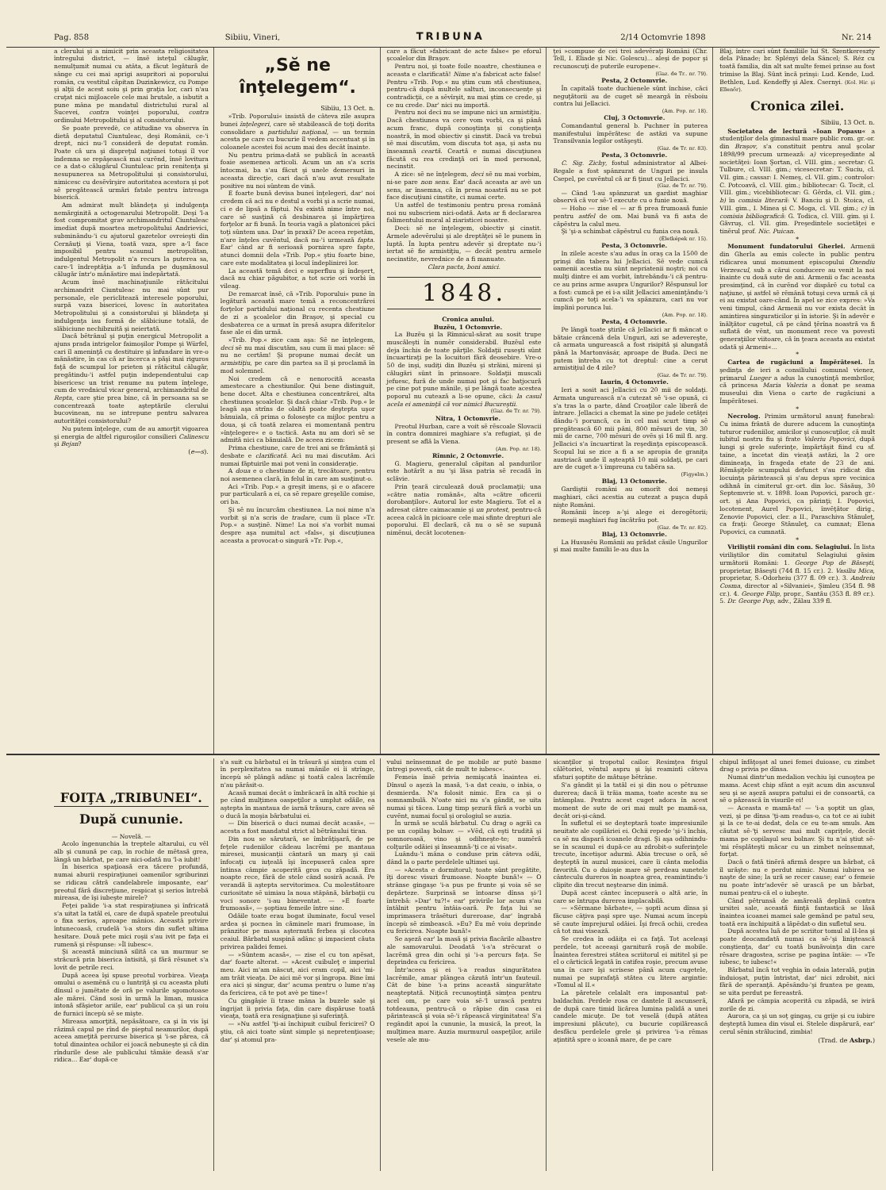Pag. 858 Sibiiu, Vineri, TRIBUNA 2/14 Octomvrie 1898 Nr. 214
a clerului şi a nimicit prin aceasta religiositatea întregului district, — însĕ isteţul călugăr, nemulţumit numai cu atâta, a făcut legătură de sânge cu cei mai aprigi asupritori ai poporului român, cu vestitul căpitan Duzinkewicz, cu Pompe şi alţii de acest soiu şi prin graţia lor, cari n'au cruţat nici mijloacele cele mai brutale, a isbutit a pune mâna pe mandatul districtului rural al Sucevei, contra voinţei poporului, contra ordinului Metropolitului şi al consistorului.
Se poate prevedè, ce atitudine va observa în dietă deputatul Ciuntuleac, deşi Românii, ce-'i drept, nici nu-'l consideră de deputat român. Poate că ura şi dispreţul naţiunei totuşi îl vor îndemna se repăşească mai curĕnd, însĕ lovitura ce a dat-o călugărul Ciuntuleac prin renitenţa şi nesupunerea sa Metropolitului şi consistorului, nimicesc cu desĕvîrşire autoritatea acestora şi pot sĕ pregătească urmări fatale pentru întreaga biserică.
Am admirat mult blândeţa şi indulgenţa nemărginită a octogenarului Metropolit. Deşi 'l-a fost compromitat grav archimandritul Ciuntuleac imediat după moartea metropolitului Andrievici, subminându-'i cu ajutorul gazetelor ovreieşti din Cernăuţi şi Viena, toată vaza, spre a-'l face imposibil pentru scaunul metropolitan, indulgentul Metropolit n'a recurs la puterea sa, care-'l îndreptăţia a-'l înfunda pe duşmănosul călugăr într'o mănăstire mai îndepărtată.
Acum însĕ machinaţiunile rătăcitului archimandrit Ciuntuleac nu mai sûnt pur personale, ele periclitează interesele poporului, surpă vaza bisericei, lovesc în autoritatea Metropolitului şi a consistorului şi blândeţa şi indulgenţa iau formă de slăbiciune totală, de slăbiciune nechibzuită şi neiertată.
Dacă bĕtrânul şi puţin energicul Metropolit a ajuns prada intrigelor faimoşilor Pompe şi Würfel, cari îl ameninţă cu destituire şi înfundare în vre-o mănăstire, în cas că ar încerca a păşì mai riguros faţă de scumpul lor prieten şi rătăcitul călugăr, pregătindu-'i astfel puţin independentului cap bisericesc un trist renume nu putem înţelege, cum de vrednicul vicar general, archimandritul de Repta, care ştie prea bine, că în persoana sa se concentrează toate aşteptările clerului bucovinean, nu se intrepune pentru salvarea autorităţei consistorului?
Nu putem înţelege, cum de au amorţit vigoarea şi energia de altfel riguroşilor consilieri Calinescu şi Bejan?
(e—s).
„Sĕ ne înţelegem“.
Sibiiu, 13 Oct. n.
»Trib. Poporului« insistă de câteva zile asupra bunei înţelegeri, care sĕ stabilească de toţi dorita consolidare a partidului naţional, — un termin acesta pe care cu bucurie îl vedem accentuat şi în coloanele acestei foi acum mai des decât înainte.
Nu pentru prima-dată se publică în această foaie asemenea articoli. Acum un an s'a scris întocmai, ba s'au făcut şi unele demersuri în aceasta direcţie, cari dacă n'au avut resultate positive nu noi sûntem de vină.
E foarte bună devisa bunei înţelegeri, dar' noi credem că acì nu e destul a vorbì şi a scrie numai, ci e de lipsă a făptuì. Nu există nime între noi, care sĕ susţină că desbinarea şi împărţirea forţelor ar fi bună. În teoria vagă a platonicei păci toţi sûntem una. Dar' în praxă? De aceea repetăm, n'are înţeles cuvĕntul, dacă nu-'i urmează fapta. Ear' când ar fi serioasă pornirea spre fapte, atunci domnii dela »Trib. Pop.« ştiu foarte bine, care este modalitatea şi locul îndeplinirei lor.
La această temă deci e superfluu şi îndeşert, dacă nu chiar păgubitor, a tot scrie ori vorbì în vileag.
De remarcat însĕ, că »Trib. Poporului« pune în legătură această mare temă a reconcentrărei forţelor partidului naţional cu recenta chestiune de zi a şcoalelor din Braşov, şi special cu desbaterea ce a urmat în presă asupra diferitelor fase ale ei din urmă.
»Trib. Pop.« zice cam aşa: Sĕ ne înţelegem, deci sĕ nu mai discutăm, sau cum îi mai place: sĕ nu ne certăm! Şi propune numai decât un armistiţiu, pe care din partea sa îl şi proclamă în mod solemnel.
Noi credem că e nenorocită aceasta amestecare a chestiunilor. Qui bene distinguit, bene docet. Alta e chestiunea concentrărei, alta chestiunea şcoalelor. Şi dacă chiar »Trib. Pop.« le leagă aşa strîns de olaltă poate deştepta uşor bănuiala, că prima o foloseşte ca mijloc pentru a doua, şi că toată zelarea ei momentană pentru »înţelegere« e o tactică. Asta nu am dorì sĕ se admită nici ca bănuială. De aceea zicem:
Prima chestiune, care de trei ani se frământă şi desbate e clarificată. Acì nu mai discutăm. Acì numai făptuirile mai pot venì în consideraţie.
A doua e o chestiune de zi, trecătoare, pentru noi asemenea clară, în felul în care am susţinut-o.
Acì »Trib. Pop.« a greşit imens, şi e o afacere pur particulară a ei, ca sĕ repare greşelile comise, ori ba.
Şi sĕ nu încurcăm chestiunea. La noi nime n'a vorbit şi n'a scris de tradare, cum îi place »Tr. Pop.« a susţinĕ. Nime! La noi s'a vorbit numai despre aşa numitul act »fals«, şi discuţiunea aceasta a provocat-o singură »Tr. Pop.«,
care a făcut »fabricant de acte false« pe eforul şcoalelor din Braşov.
Pentru noi, şi toate foile noastre, chestiunea e aceasta e clarificată! Nime n'a fabricat acte false! Pentru »Trib. Pop.« nu ştim cum stă chestiunea, pentru-că după multele salturi, inconsecuenţe şi contradicţii, ce a sĕvîrşit, nu mai ştim ce crede, şi ce nu crede. Dar' nici nu importă.
Pentru noi deci nu se impune nici un armistiţiu. Dacă chestiunea va cere vom vorbì, ca şi până acum franc, după conoştinţa şi conştienţa noastră, în mod obiectiv şi cinstit. Dacă va trebuì sĕ mai discutăm, vom discuta tot aşa, şi asta nu înseamnă ceartă. Ceartă e numai discuţiunea făcută cu rea credinţă ori în mod personal, necinstit.
A zice: sĕ ne înţelegem, deci sĕ nu mai vorbim, ni-se pare non sens. Ear' dacă aceasta ar avè un sens, ar însemna, că în presa noastră nu se pot face discuţiuni cinstite, ci numai certe.
Un astfel de testimoniu pentru presa română noi nu subscriem nici-odată. Asta ar fi declararea falimentului moral al ziaristicei noastre.
Deci: sĕ ne înţelegem, obiectiv şi cinstit. Armele adevĕrului şi ale dreptăţei sĕ le punem în luptă. În lupta pentru adevĕr şi dreptate nu-'i iertat sĕ fie armistiţiu, — decât pentru armele necinstite, nevrednice de a fi manuate.
Clara pacta, boni amici.
1848.
Cronica anului.
Buzĕu, 1 Octomvrie.
La Buzĕu şi la Rîmnicul-sărat au sosit trupe muscăleşti în numĕr considerabil. Buzĕul este deja închis de toate părţile. Soldaţii ruseşti sûnt încuartiraţi pe la locuitori fără deosebire. Vre-o 50 de inşi, sudiţi din Buzĕu şi străini, mireni şi călugări sûnt în prinsoare. Soldaţii muscali jefuesc, fură de unde numai pot şi fac batjocură pe cine pot pune mânile, şi pe lângă toate acestea poporul nu cutează a li-se opune, căci: la casul acela ei ameninţă că vor nimicì Bucureştii.
(Gaz. de Tr. nr. 79).
Nitra, 1 Octomvrie.
Preotul Hurban, care a voit sĕ rĕscoale Slovacii în contra domnirei maghiare s'a refugiat, şi de present se află la Viena.
(Am. Pop. nr. 18).
Rîmnic, 2 Octomvrie.
G. Magieru, generalul căpitan al pandurilor este hotărît a nu 'şi lăsa patria sĕ recadă în sclăvie.
Prin ţeară circulează două proclamaţii; una »către natia română«, alta »către oficerii dorobanţilor«. Autorul lor este Magieru. Tot el a adresat către caimacamie şi un protest, pentru-că aceea calcă în picioare cele mai sfinte drepturi ale poporului. El declară, că nu o sĕ se supună nimĕnui, decât locotenen-
ţei »compuse de cei trei adevĕraţi Români (Chr. Tell, I. Eliade şi Nic. Golescu)... aleşi de popor şi recunoscuţi de puterile europene«.
(Gaz. de Tr.. nr. 79).
Pesta, 2 Octomvrie.
În capitală toate duchienele sûnt închise, căci neguţătorii au de cuget sĕ meargă în rĕsboiu contra lui Jellacici.
(Am. Pop. nr. 18).
Cluj, 3 Octomvrie.
Comandantul general b. Puchner în puterea manifestului împĕrătesc de astăzi va supune Transilvania legilor ostăşeşti.
(Gaz. de Tr. nr. 83).
Pesta, 3 Octomvrie.
C. Sig. Zichy, fostul administrator al Albei-Regale a fost spânzurat de Unguri pe insula Csepel, pe cuvĕntul că ar fi ţinut cu Jellacici.
(Gaz. de Tr. nr. 79).
— Când 'l-au spânzurat un gardist maghiar observă că vor sĕ-'l execute cu o funie nouă.
— Hoho — zise el — ar fi prea frumoasă funie pentru astfel de om. Mai bună va fi asta de căpĕstru la calul meu.
Şi 'şi-a schimbat căpĕstrul cu funia cea nouă.
(Életképek nr. 15).
Pesta, 3 Octomvrie.
In zilele aceste s'au adus în oraş ca la 1500 de prinşi din tabera lui Jellacici. Sĕ vede cumcă oamenii acestia nu sûnt nepriatenii noştri; noi cu mulţi dintre ei am vorbit, întrebându-'i că pentru-ce au prins arme asupra Ungurilor? Rĕspunsul lor a fost: cumcă pe ei i-a silit Jellacici ameninţându-'i cumcă pe toţi acela-'i va spânzura, cari nu vor împlinì poruncа lui.
(Am. Pop. nr. 18).
Pesta, 4 Octomvrie.
Pe lângă toate ştirile că Jellacici ar fi mâncat o bătaie crâncenă dela Unguri, azi se adevereşte, că armata ungurească a fost risipită şi alungată până la Martonvásár, aproape de Buda. Deci ne putem întreba cu tot dreptul: cine a cerut armistiţiul de 4 zile?
(Gaz. de Tr. nr. 79).
Iaurin, 4 Octomvrie.
Ieri a sosit aci Jellacici cu 20 mii de soldaţi. Armata ungurească n'a cutezat sĕ 'i-se opună, ci s'a tras la o parte, dând Croaţilor cale liberă de întrare. Jellacici a chemat la sine pe judele cetăţei dându-'i poruncă, ca în cel mai scurt timp sĕ pregătească 60 mii pâni, 800 mĕsuri de vin, 30 mii de carne, 700 mĕsuri de ovĕs şi 16 mil fl. arg. Jellacici s'a încuartirat la reşedinţa episcopească. Scopul lui se zice a fi a se apropia de graniţa austriacă unde îl aşteaptă 10 mii soldaţi, pe cari are de cuget a-'i împreuna cu tabĕra sa.
(Figyelm.)
Blaj, 13 Octomvrie.
Gardiştii români au omorît doi nemeşi maghiari, căci acestia au cutezat a puşca după nişte Români.
Românii încep a-'şi alege ei deregĕtorii; nemeşii maghiari fug încătrău pot.
(Gaz. de Tr. nr. 82).
Blaj, 13 Octomvrie.
La Hususĕu Românii au prădat căsile Ungurilor şi mai multe familii le-au dus la
Blaj, între cari sûnt familiile lui St. Szentkereszty dela Pănade; br. Splényi dela Sâncel; S. Réz cu toată familia, din alt sat multe femei prinse au fost trimise la Blaj. Sûnt încă prinşi: Lud. Kende, Lud. Bethlen, Lud. Kendeffy şi Alex. Csernyi. (Kol. Hir. şi Ellenőr).
Cronica zilei.
Sibiiu, 13 Oct. n.
Societatea de lectură »Ioan Popasu« a studenţilor dela gimnasiul mare public rom. gr.-or. din Braşov, s'a constituit pentru anul şcolar 1898/99 precum urmează: a) vicepreşedinte al societăţei: Ioan Şortan, cl. VIII. gim.; secretar: G. Tulbure, cl. VIII. gim.; vicesecretar: T. Suciu, cl. VII. gim.; cassar: I. Nemeş, cl. VII. gim.; controlor: C. Potcoavă, cl. VIII. gim.; bibliotecar: G. Tocit, cl. VIII. gim.; vicebibliotecar: G. Gĕrda, cl. VII. gim.; b) în comisia literară: V. Banciu şi D. Stoica, cl. VIII. gim., I. Minea şi C. Moga, cl. VII. gim.; c) în comisia bibliografică: G. Todica, cl. VIII. gim. şi I. Găvruş, cl. VII. gim. Preşedintele societăţei e tinĕrul prof. Nic. Puican.
*
Monument fundatorului Gherlei. Armenii din Gherla au emis colecte în public pentru ridicarea unui monument episcopului Oxendiu Verzescul, sub a cărui conducere au venit la noi înainte cu două sute de ani. Armenii o fac aceasta presimţind, că în curĕnd vor dispărĕ cu totul ca naţiune, şi astfel sĕ rĕmână totuşi ceva urmă că şi ei au existat oare-când. În apel se zice expres: »Va veni timpul, când Armenii nu vor exista decât în amintirea singuraticilor şi în istorie. Şi în adevĕr e înălţător cugetul, că pe când ţĕrîna noastră va fi suflată de vĕnt, un monument rece va povestì generaţiilor viitoare, că în ţeara aceasta au existat odată şi Armeni«...
*
Cartea de rugăciuni a Împĕrătesei. În şedinţa de ieri a consiliului comunal vienez, primarul Lueger a adus la cunoştinţă membrilor, că princesa Maria Valeria a donat pe seama museului din Viena o carte de rugăciuni a Împĕrătesei.
*
Necrolog. Primim următorul anunţ funebral: Cu inima frântă de durere aducem la cunoştinţa tuturor rudeniilor, amicilor şi cunoscuţilor, că mult iubitul nostru fiu şi frate Valeriu Popovici, după lungi şi grele suferinţe, împărtăşit fiind cu sf. taine, a încetat din vieaţă astăzi, la 2 ore dimineaţa, în frageda etate de 23 de ani. Rĕmăşiţele scumpului defunct s'au ridicat din locuinţa părintească şi s'au depus spre vecinica odihnă în cimiterul gr.-ort. din loc. Săsăuş, 30 Septemvrie st. v. 1898. Ioan Popovici, paroch gr.-ort. şi Ana Popovici, ca părinţi; I. Popovici, locotenent, Aurel Popovici, învĕţător dirig., Zenovie Popovici, cler. a II., Paraschiva Stănuleţ, ca fraţi: George Stănuleţ, ca cumnat; Elena Popovici, ca cumnată.
*
Viriliştii români din com. Selagiului. În lista viriliştilor din comitatul Selagiului găsim următorii Români: 1. George Pop de Băseşti, proprietar, Băseşti (744 fl. 15 cr.). 2. Vasiliu Mica, proprietar, S.-Odorheiu (377 fl. 09 cr.). 3. Andreiu Cosma, director al »Silvaniei«, Şimleu (354 fl. 98 cr.). 4. George Filip, propr., Santău (353 fl. 89 cr.). 5. Dr. George Pop, adv., Zălau 339 fl.
FOIŢA „TRIBUNEI“.
După cununie.
— Novelă. —
Acolo îngenunchia la treptele altarului, cu vĕl alb şi cunună pe cap, în rochie de mĕtasă grea, lângă un bărbat, pe care nici-odată nu 'l-a iubit!
În biserica spaţioasă era tăcere profundă, numai aburii respiraţiunei oamenilor sgriburinzi se ridicau cătră candelabrele imposante, ear' preotul fără discreţiune, respicat şi serios întrebă mireasa, de îşi iubeşte mirele?
Feţei palide 'i-a stat respiraţiunea şi înfricată s'a uitat la tatăl ei, care de după spatele preotului o fixa serios, aproape mânios. Aceastâ privire întunecoasă, crudelă 'i-a stors din suflet ultima hesitare. Două pete mici roşii s'au ivit pe faţa ei rumenă şi rĕspunse: »Îl iubesc«.
Şi această minciună silită ca un murmur se străcură prin biserica întisită, şi fără rĕsunet s'a lovit de petrile reci.
După aceea îşi spuse preotul vorbirea. Vieaţa omului o asemĕnă cu o luntriţă şi cu aceasta pluti dînsul o jumĕtate de oră pe valurile sgomotoase ale mărei. Când sosì în urmă la liman, musica intonă sfăşietor ariile, ear' publicul ca şi un roiu de furnici începù sĕ se mişte.
Mireasa amorţită, nepăsătoare, ca şi în vis îşi răzimă capul pe rînd de pieptul neamurilor, după aceea ameţită percurse biserica şi 'i-se părea, că totul dinaintea ochilor ei joacă nebuneşte şi că din rîndurile dese ale publicului tămâie deasă s'ar ridica... Ear' după-ce
s'a suit cu bărbatul ei în trăsură şi simţea cum el în perplexitatea sa numai mânile ei îi strînge, începù sĕ plângă adânc şi toată calea lacrĕmile n'au părăsit-o.
Acasă numai decât o îmbrăcară în altă rochie şi pe când mulţimea oaspeţilor a umplut odăile, ea aştepta în mantaua de iarnă trăsura, care avea sĕ o ducă la moşia bărbatului ei.
— Din biserică o duci numai decât acasă«, — acesta a fost mandatul strict al bĕtrânului tiran.
Din nou se sărutară, se îmbrăţişară, de pe feţele rudeniilor cădeau lacrĕmi pe mantaua miresei, musicanţii cântară un marş şi caii înfocaţi cu iuţeală îşi începuseră calea spre întinsa câmpie acoperită gros cu zăpadă. Era noapte rece, fără de stele când sosiră acasă. Pe verandă îi aştepta servitorimea. Cu molestătoare curiositate sĕ uimiau la noua stăpână, bărbaţii cu voci sonore 'i-au bineventat. — »E foarte frumoasă«, — şoptiau femeile între sine.
Odăile toate erau bogat iluminate, focul vesel ardea şi pocnea în căminele mari frumoase, în prânzitor pe masa aşternută ferbea şi clocotea ceaiul. Bărbatul suspină adânc şi impacient căuta privirea palidei femei.
— »Sûntem acasă«, — zise el cu ton apĕsat, dar' foarte alterat. — »Acest cuibuleţ e imperiul meu. Aici m'am născut, aici eram copil, aici 'mi-am trăit vieaţa. De aici mĕ vor şi îngropa. Bine îmi era aici şi singur, dar' acuma pentru o lume n'aş da fericirea, că te pot avè pe tine«!
Cu gingăşie îi trase mâna la buzele sale şi îngrijat îi privia faţa, din care dispăruse toată vieaţa, toată era resignaţiune şi suferinţă.
— »Nu astfel 'ţi-ai închipuit cuibul fericirei? O ştiu, că aici toate sûnt simple şi nepretenţioase; dar' şi atomul pra-
vului neînsemnat de pe mobile ar putè basme întregi povestì, cât de mult te iubesc«.
Femeia însĕ privia nemişcată înaintea ei. Dînsul o aşezà la masă, 'i-a dat ceaiu, o inbia, o desmierda. N'a folosit nimic. Era ca şi o somnambulă. N'oate nici nu s'a gândit, se uita numai şi tăcea. Lung timp şezură fără a vorbì un cuvĕnt, numai focul şi orologiul se auzia.
În urmă se sculă bărbatul. Cu drag o agrăì ca pe un copilaş bolnav. — »Vĕd, că eşti trudită şi somnoroasă, vino şi odihneşte-te; numĕră colţurile odăiei şi înseamnă-'ţi ce ai visat«.
Luându-'i mâna o conduse prin câteva odăi, dând la o parte perdelele ultimei uşi.
— »Acesta e dormitorul; toate sûnt pregătite, îţi doresc visuri frumoase. Noapte bună!« — O strânse gingaşe 'i-a pus pe frunte şi voia sĕ se depărteze. Surprinsă se întoarse dînsa şi-'l întrebă: »Dar' tu?!« ear' privirile lor acum s'au întâlnit pentru întâia-oară. Pe faţa lui se imprimasera trăsĕturi dureroase, dar' îngrabă începù sĕ zimbească. »Eu? Eu mĕ voiu deprinde cu fericirea. Noapte bună!«
Se aşeză ear' la masă şi privia flacările albastre ale samovarului. Deodată 'i-s'a strĕcurat o lacrĕmă grea din ochi şi 'i-a percurs faţa. Se deprindea cu fericirea.
Într'aceea şi ei 'i-a readus singurătatea lacrĕmile, amar plângea căzută într'un fauteuil. Cât de bine 'i-a prins această singurătate neaşteptată. Niţică recunoştinţă simţea pentru acel om, pe care voia sĕ-'l urască pentru totdeauna, pentru-că o răpise din casa ei părintească şi voia sĕ-'i răpească virginitatea! S'a regândit apoi la cununie, la musică, la preot, la mulţimea mare. Auzia murmurul oaspeţilor, ariile vesele ale mu-
sicanţilor şi tropotul cailor. Resimţea frigul călĕtoriei, vĕntul aspru şi îşi reamintì câteva sfaturi şoptite de mătuşe bĕtrâne.
S'a gândit şi la tatăl ei şi din nou o pĕtrunse durerea; dacă îi trăia mama, toate aceste nu se întâmplau. Pentru acest cuget adora în acest moment de sute de ori mai mult pe mamă-sa, decât ori-şi-când.
În sufletul ei se deşteptară toate impresiunile neuitate ale copilăriei ei. Ochii repede 'şi-'i închis, ca sĕ nu dispară icoanele dragi. Şi aşa odihnindu-se în scaunul ei după-ce au zdrobit-o suferinţele trecute, încetişor adurmì. Abia trecuse o oră, sĕ deşteptă în auzul musicei, care îi cânta melodia favorită. Cu o duioşie mare sĕ perdeau sunetele cânteculu dureros în noaptea grea, reamintindu-'i clipite din trecut neştearse din inimă.
După acest cântec începuserà o altă arie, în care se întrupa durerea implacabilă.
— »Sĕrmane bărbate«, — şoptì acum dînsa şi făcuse câţiva paşi spre uşe. Numai acum începù sĕ caute împrejurul odăiei. Îşi frecă ochii, credea că tot mai visează.
Se credea în odăiţa ei ca faţă. Tot aceleaşi perdele, tot aceeaşi garnitură roşă de mobile. Înaintea ferestrei stătea scriitorul ei mititel şi pe el o cărticică legată în catifea roşie, precum avuse una în care îşi scrisese până acum cugetele, numai pe suprafaţă stătea cu litere argintie: »Tomul al II.«
La păretele celalalt era imposantul pat-baldachin. Perdele rosa ce dantele îl ascunseră, de după care timid licărea lumina palidă a unei candele micuţe. De tot veselă (după atâtea impresiuni plăcute), cu bucurie copilărească desfăcu perdelele grele şi privirea 'i-a rĕmas aţintită spre o icoană mare, de pe care
chipul înfăţoşat al unei femei duioase, cu zimbet drag o privia pe dînsa.
Numai dintr'un medalion vechiu îşi cunoştea pe mama. Acest chip sfânt a eşit acum din ascunsul seu şi se aşeză asupra patului ei de consoartă, ca sĕ o păzească în visurile ei!
— Aceasta e mamă-ta! — 'i-a şoptit un glas, vezi, şi pe dînsa 'ţi-am readus-o, ca tot ce ai iubit şi la ce te-ai dedat, dela ce eu te-am smuls. Am căutat sĕ-'ţi servesc mai mult capriţele, decât mama pe copilaşul seu bolnav. Şi tu n'ai ştiut sĕ-'mi rĕsplăteşti măcar cu un zimbet neînsemnat, forţat.
Dacă o fată tinĕră afirmă despre un bărbat, că îl urăşte: nu e perdut nimic. Numai iubirea se naşte de sine; la ură se recer cause; ear' o femeie nu poate într'adevĕr sĕ urască pe un bărbat, numai pentru-că el o iubeşte.
Când pĕtrunsă de amăreală deplină contra ursitei sale, această fiinţă fantastică se lăsă înaintea icoanei mamei sale gemând pe patul seu, toată era închipuită a lăpĕdat-o din sufletul seu.
După acestea luă de pe scriitor tomul al II-lea şi poate deocamdată numai ca sĕ-'şi liniştească conştienţa, dar' cu toată bunăvoinţa din care rĕsare dragostea, scrise pe pagina întâie: — »Te iubesc, te iubesc!«
Bărbatul încă tot veghia în odaia laterală, puţin înduioşat, puţin întristat, dar' nici zdrobit, nici fără de speranţă. Apĕsându-'şi fruntea pe geam, se uita perdut pe fereastră.
Afară pe câmpia acoperită cu zăpadă, se iviră zorile de zi.
Aurora, ca şi un soţ gingaş, cu grije şi cu iubire deşteptă lumea din visul ei. Stelele dispărură, ear' cerul sĕnin strălucind, zimbia!
(Trad. de Asbrp.)